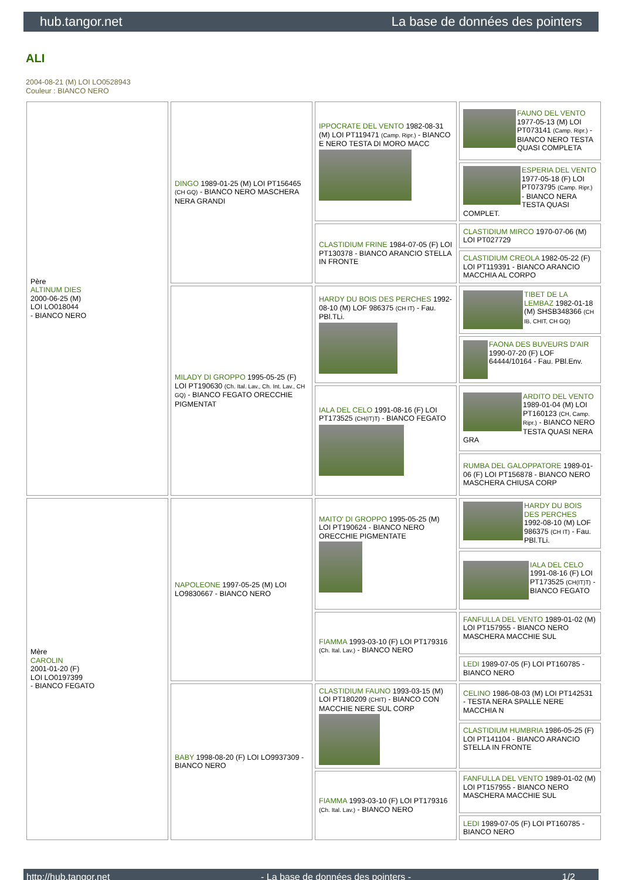hub.tangor.net La base de données des pointers
ALI
2004-08-21 (M) LOI LO0528943
Couleur : BIANCO NERO
| Père ALTINUM DIES 2000-06-25 (M) LOI LO018044 - BIANCO NERO | DINGO 1989-01-25 (M) LOI PT156465 (CH GQ) - BIANCO NERO MASCHERA NERA GRANDI | IPPOCRATE DEL VENTO 1982-08-31 (M) LOI PT119471 (Camp. Ripr.) - BIANCO E NERO TESTA DI MORO MACC | FAUNO DEL VENTO 1977-05-13 (M) LOI PT073141 (Camp. Ripr.) - BIANCO NERO TESTA QUASI COMPLETA |
| | | | ESPERIA DEL VENTO 1977-05-18 (F) LOI PT073795 (Camp. Ripr.) - BIANCO NERA TESTA QUASI COMPLET. |
| | | CLASTIDIUM FRINE 1984-07-05 (F) LOI PT130378 - BIANCO ARANCIO STELLA IN FRONTE | CLASTIDIUM MIRCO 1970-07-06 (M) LOI PT027729 |
| | | | CLASTIDIUM CREOLA 1982-05-22 (F) LOI PT119391 - BIANCO ARANCIO MACCHIA AL CORPO |
| | MILADY DI GROPPO 1995-05-25 (F) LOI PT190630 (Ch. Ital. Lav., Ch. Int. Lav., CH GQ) - BIANCO FEGATO ORECCHIE PIGMENTAT | HARDY DU BOIS DES PERCHES 1992-08-10 (M) LOF 986375 (CH IT) - Fau. PBl.TLi. | TIBET DE LA LEMBAZ 1982-01-18 (M) SHSB348366 (CH IB, CHIT, CH GQ) |
| | | | FAONA DES BUVEURS D'AIR 1990-07-20 (F) LOF 64444/10164 - Fau. PBl.Env. |
| | | IALA DEL CELO 1991-08-16 (F) LOI PT173525 (CH(IT)T) - BIANCO FEGATO | ARDITO DEL VENTO 1989-01-04 (M) LOI PT160123 (CH, Camp. Ripr.) - BIANCO NERO TESTA QUASI NERA GRA |
| | | | RUMBA DEL GALOPPATORE 1989-01-06 (F) LOI PT156878 - BIANCO NERO MASCHERA CHIUSA CORP |
| Mère CAROLIN 2001-01-20 (F) LOI LO0197399 - BIANCO FEGATO | NAPOLEONE 1997-05-25 (M) LOI LO9830667 - BIANCO NERO | MAITO' DI GROPPO 1995-05-25 (M) LOI PT190624 - BIANCO NERO ORECCHIE PIGMENTATE | HARDY DU BOIS DES PERCHES 1992-08-10 (M) LOF 986375 (CH IT) - Fau. PBl.TLi. |
| | | | IALA DEL CELO 1991-08-16 (F) LOI PT173525 (CH(IT)T) - BIANCO FEGATO |
| | | FIAMMA 1993-03-10 (F) LOI PT179316 (Ch. Ital. Lav.) - BIANCO NERO | FANFULLA DEL VENTO 1989-01-02 (M) LOI PT157955 - BIANCO NERO MASCHERA MACCHIE SUL |
| | | | LEDI 1989-07-05 (F) LOI PT160785 - BIANCO NERO |
| | BABY 1998-08-20 (F) LOI LO9937309 - BIANCO NERO | CLASTIDIUM FAUNO 1993-03-15 (M) LOI PT180209 (CHIT) - BIANCO CON MACCHIE NERE SUL CORP | CELINO 1986-08-03 (M) LOI PT142531 - TESTA NERA SPALLE NERE MACCHIA N |
| | | | CLASTIDIUM HUMBRIA 1986-05-25 (F) LOI PT141104 - BIANCO ARANCIO STELLA IN FRONTE |
| | | FIAMMA 1993-03-10 (F) LOI PT179316 (Ch. Ital. Lav.) - BIANCO NERO | FANFULLA DEL VENTO 1989-01-02 (M) LOI PT157955 - BIANCO NERO MASCHERA MACCHIE SUL |
| | | | LEDI 1989-07-05 (F) LOI PT160785 - BIANCO NERO |
http://hub.tangor.net - La base de données des pointers - 1/2